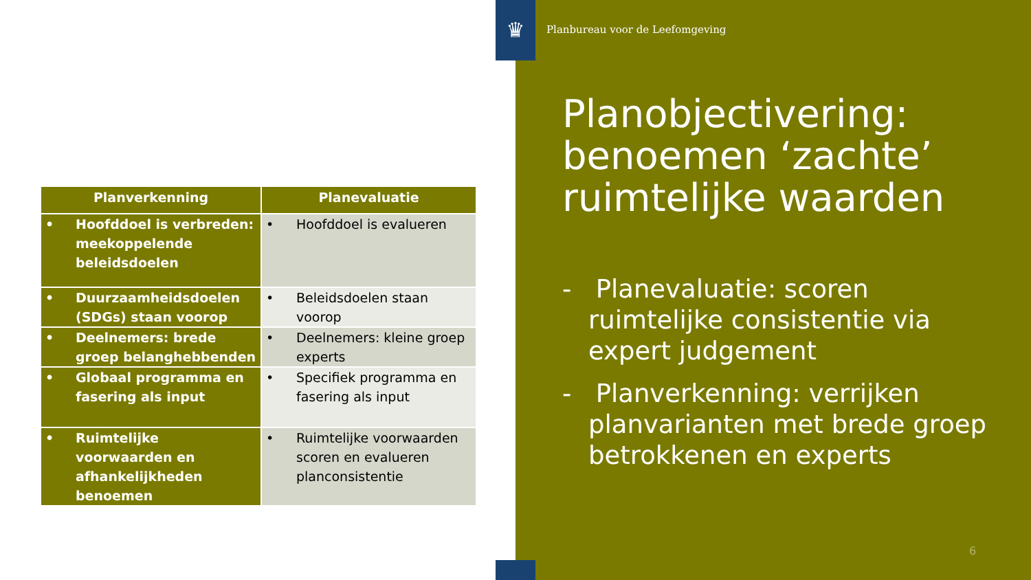| Planverkenning | Planevaluatie |
| --- | --- |
| • Hoofddoel is verbreden: meekoppelende beleidsdoelen | • Hoofddoel is evalueren |
| • Duurzaamheidsdoelen (SDGs) staan voorop | • Beleidsdoelen staan voorop |
| • Deelnemers: brede groep belanghebbenden | • Deelnemers: kleine groep experts |
| • Globaal programma en fasering als input | • Specifiek programma en fasering als input |
| • Ruimtelijke voorwaarden en afhankelijkheden benoemen | • Ruimtelijke voorwaarden scoren en evalueren planconsistentie |
♛
Planbureau voor de Leefomgeving
Planobjectivering: benoemen ‘zachte’ ruimtelijke waarden
- Planevaluatie: scoren ruimtelijke consistentie via expert judgement
- Planverkenning: verrijken planvarianten met brede groep betrokkenen en experts
6